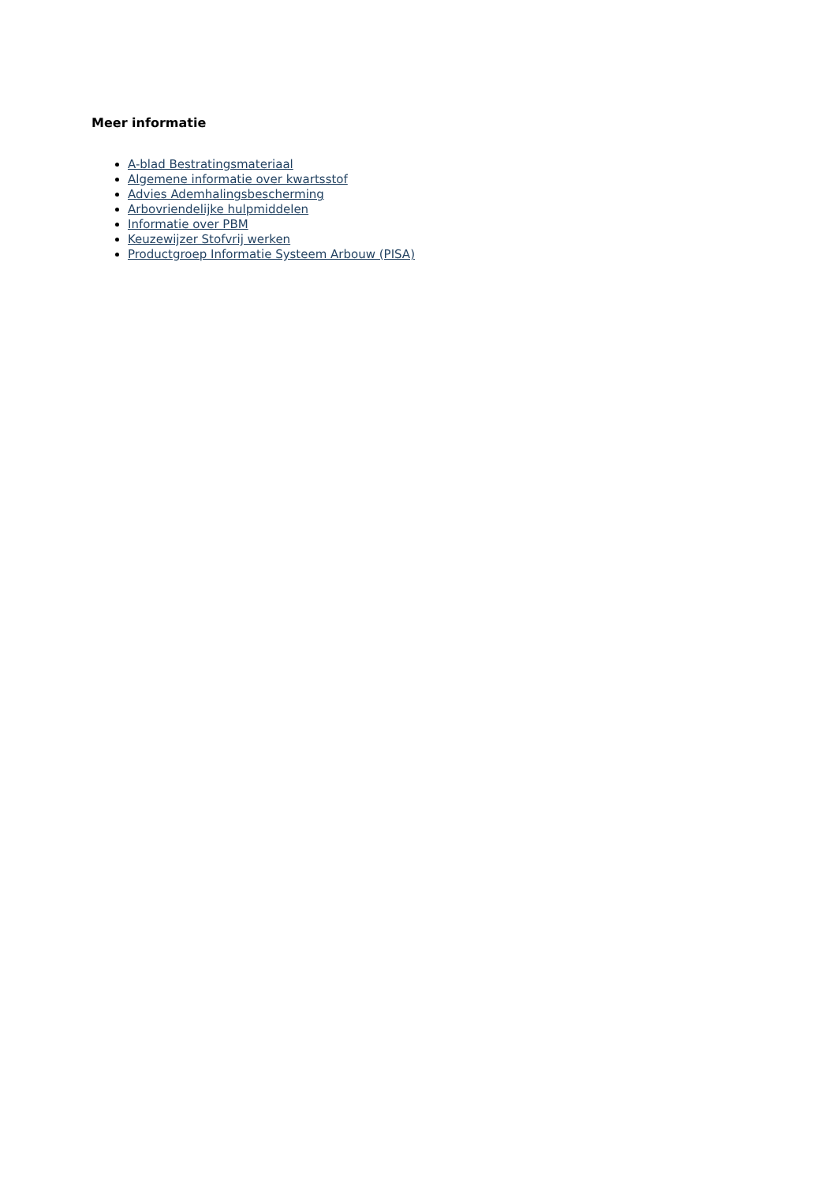Meer informatie
A-blad Bestratingsmateriaal
Algemene informatie over kwartsstof
Advies Ademhalingsbescherming
Arbovriendelijke hulpmiddelen
Informatie over PBM
Keuzewijzer Stofvrij werken
Productgroep Informatie Systeem Arbouw (PISA)